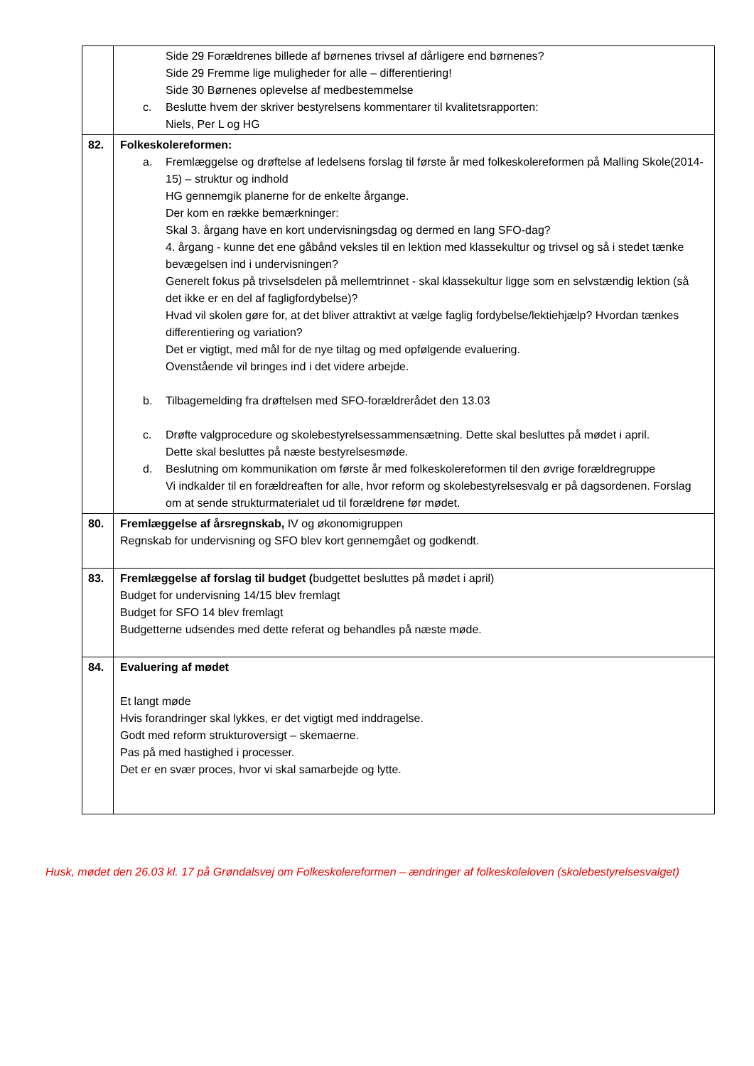| | Side 29 Forældrenes billede af børnenes trivsel af dårligere end børnenes? Side 29 Fremme lige muligheder for alle – differentiering! Side 30 Børnenes oplevelse af medbestemmelse c. Beslutte hvem der skriver bestyrelsens kommentarer til kvalitetsrapporten: Niels, Per L og HG |
| 82. | Folkeskolereformen: a. Fremlæggelse og drøftelse af ledelsens forslag til første år med folkeskolereformen på Malling Skole(2014-15) – struktur og indhold HG gennemgik planerne for de enkelte årgange. Der kom en række bemærkninger: Skal 3. årgang have en kort undervisningsdag og dermed en lang SFO-dag? 4. årgang - kunne det ene gåbånd veksles til en lektion med klassekultur og trivsel og så i stedet tænke bevægelsen ind i undervisningen? Generelt fokus på trivselsdelen på mellemtrinnet - skal klassekultur ligge som en selvstændig lektion (så det ikke er en del af fagligfordybelse)? Hvad vil skolen gøre for, at det bliver attraktivt at vælge faglig fordybelse/lektiehjælp? Hvordan tænkes differentiering og variation? Det er vigtigt, med mål for de nye tiltag og med opfølgende evaluering. Ovenstående vil bringes ind i det videre arbejde. b. Tilbagemelding fra drøftelsen med SFO-forældrerådet den 13.03 c. Drøfte valgprocedure og skolebestyrelsessammensætning. Dette skal besluttes på mødet i april. Dette skal besluttes på næste bestyrelsesmøde. d. Beslutning om kommunikation om første år med folkeskolereformen til den øvrige forældregruppe Vi indkalder til en forældreaften for alle, hvor reform og skolebestyrelsesvalg er på dagsordenen. Forslag om at sende strukturmaterialet ud til forældrene før mødet. |
| 80. | Fremlæggelse af årsregnskab, IV og økonomigruppen Regnskab for undervisning og SFO blev kort gennemgået og godkendt. |
| 83. | Fremlæggelse af forslag til budget ( budgettet besluttes på mødet i april) Budget for undervisning 14/15 blev fremlagt Budget for SFO 14 blev fremlagt Budgetterne udsendes med dette referat og behandles på næste møde. |
| 84. | Evaluering af mødet Et langt møde Hvis forandringer skal lykkes, er det vigtigt med inddragelse. Godt med reform strukturoversigt – skemaerne. Pas på med hastighed i processer. Det er en svær proces, hvor vi skal samarbejde og lytte. |
Husk, mødet den 26.03 kl. 17 på Grøndalsvej om Folkeskolereformen – ændringer af folkeskoleloven (skolebestyrelsesvalget)